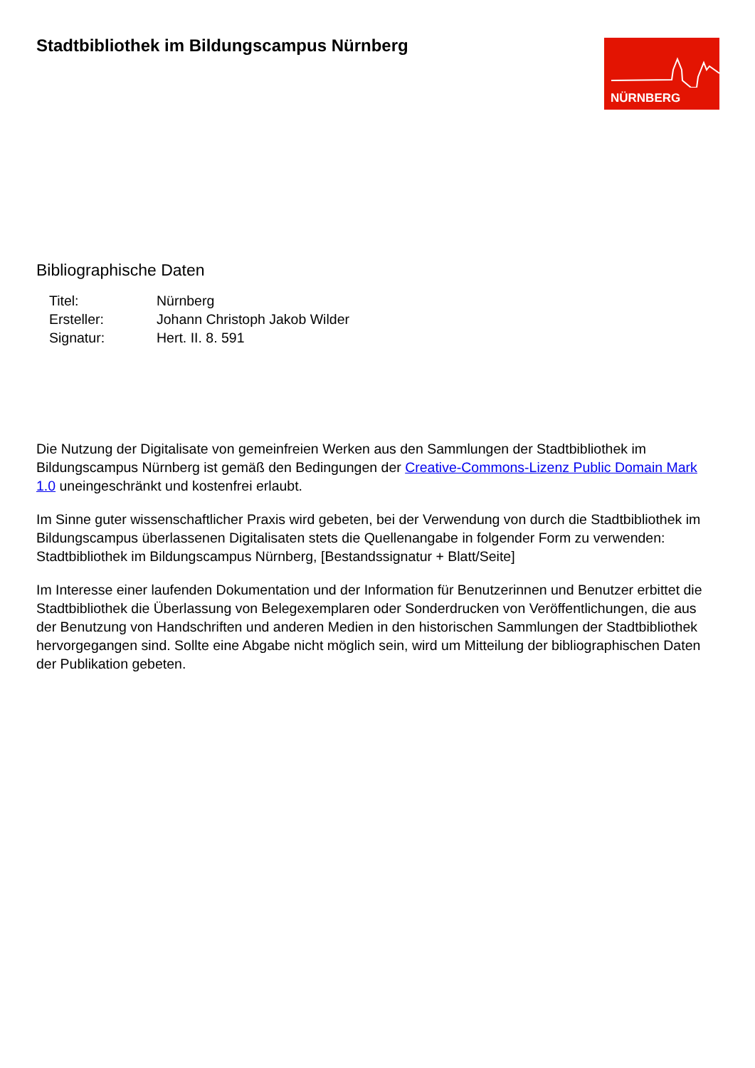Stadtbibliothek im Bildungscampus Nürnberg
NÜRNBERG
Bibliographische Daten
| Titel: | Nürnberg |
| Ersteller: | Johann Christoph Jakob Wilder |
| Signatur: | Hert. II. 8. 591 |
Die Nutzung der Digitalisate von gemeinfreien Werken aus den Sammlungen der Stadtbibliothek im Bildungscampus Nürnberg ist gemäß den Bedingungen der Creative-Commons-Lizenz Public Domain Mark 1.0 uneingeschränkt und kostenfrei erlaubt.
Im Sinne guter wissenschaftlicher Praxis wird gebeten, bei der Verwendung von durch die Stadtbibliothek im Bildungscampus überlassenen Digitalisaten stets die Quellenangabe in folgender Form zu verwenden: Stadtbibliothek im Bildungscampus Nürnberg, [Bestandssignatur + Blatt/Seite]
Im Interesse einer laufenden Dokumentation und der Information für Benutzerinnen und Benutzer erbittet die Stadtbibliothek die Überlassung von Belegexemplaren oder Sonderdrucken von Veröffentlichungen, die aus der Benutzung von Handschriften und anderen Medien in den historischen Sammlungen der Stadtbibliothek hervorgegangen sind. Sollte eine Abgabe nicht möglich sein, wird um Mitteilung der bibliographischen Daten der Publikation gebeten.